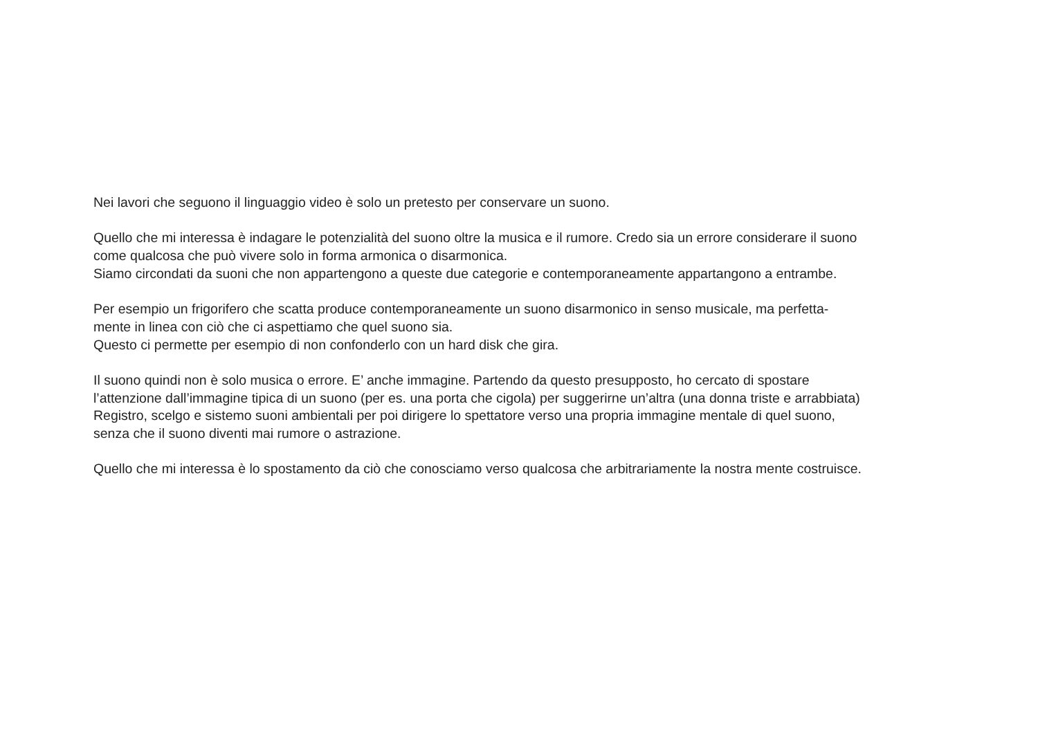Nei lavori che seguono il linguaggio video è solo un pretesto per conservare un suono.
Quello che mi interessa è indagare le potenzialità del suono oltre la musica e il rumore. Credo sia un errore considerare il suono
come qualcosa che può vivere solo in forma armonica o disarmonica.
Siamo circondati da suoni che non appartengono a queste due categorie e contemporaneamente appartangono a entrambe.
Per esempio un frigorifero che scatta produce contemporaneamente un suono disarmonico in senso musicale, ma perfetta-
mente in linea con ciò che ci aspettiamo che quel suono sia.
Questo ci permette per esempio di non confonderlo con un hard disk che gira.
Il suono quindi non è solo musica o errore. E’ anche immagine. Partendo da questo presupposto, ho cercato di spostare
l’attenzione dall’immagine tipica di un suono (per es. una porta che cigola) per suggerirne un’altra (una donna triste e arrabbiata)
Registro, scelgo e sistemo suoni ambientali per poi dirigere lo spettatore verso una propria immagine mentale di quel suono,
senza che il suono diventi mai rumore o astrazione.
Quello che mi interessa è lo spostamento da ciò che conosciamo verso qualcosa che arbitrariamente la nostra mente costruisce.